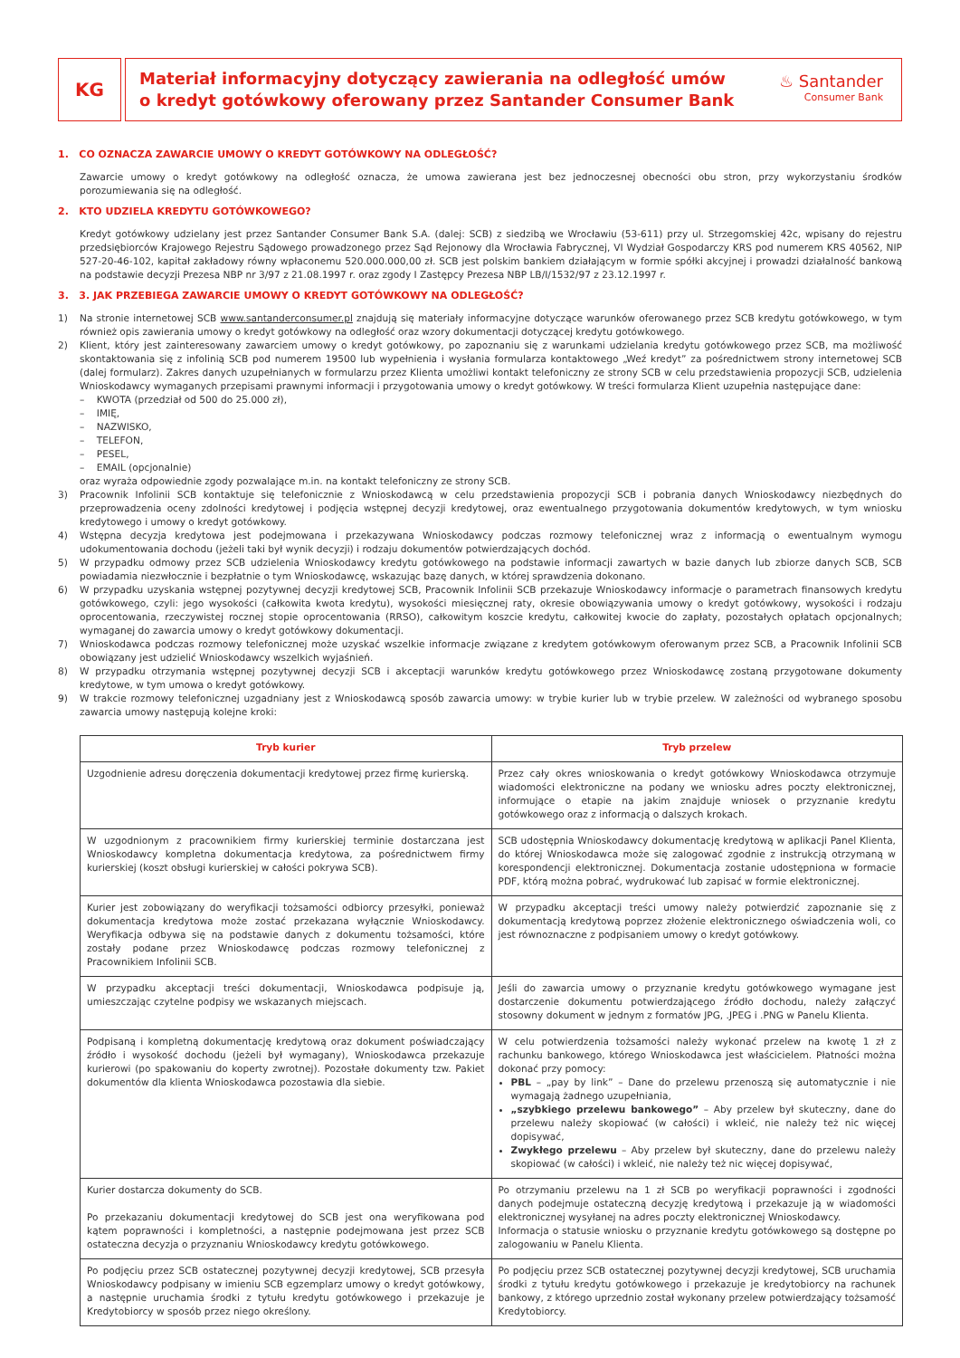KG
Materiał informacyjny dotyczący zawierania na odległość umów
o kredyt gotówkowy oferowany przez Santander Consumer Bank
♨ Santander
Consumer Bank
1. CO OZNACZA ZAWARCIE UMOWY O KREDYT GOTÓWKOWY NA ODLEGŁOŚĆ?
Zawarcie umowy o kredyt gotówkowy na odległość oznacza, że umowa zawierana jest bez jednoczesnej obecności obu stron, przy wykorzystaniu środków porozumiewania się na odległość.
2. KTO UDZIELA KREDYTU GOTÓWKOWEGO?
Kredyt gotówkowy udzielany jest przez Santander Consumer Bank S.A. (dalej: SCB) z siedzibą we Wrocławiu (53-611) przy ul. Strzegomskiej 42c, wpisany do rejestru przedsiębiorców Krajowego Rejestru Sądowego prowadzonego przez Sąd Rejonowy dla Wrocławia Fabrycznej, VI Wydział Gospodarczy KRS pod numerem KRS 40562, NIP 527-20-46-102, kapitał zakładowy równy wpłaconemu 520.000.000,00 zł. SCB jest polskim bankiem działającym w formie spółki akcyjnej i prowadzi działalność bankową na podstawie decyzji Prezesa NBP nr 3/97 z 21.08.1997 r. oraz zgody I Zastępcy Prezesa NBP LB/I/1532/97 z 23.12.1997 r.
3. 3. JAK PRZEBIEGA ZAWARCIE UMOWY O KREDYT GOTÓWKOWY NA ODLEGŁOŚĆ?
1) Na stronie internetowej SCB www.santanderconsumer.pl znajdują się materiały informacyjne dotyczące warunków oferowanego przez SCB kredytu gotówkowego, w tym również opis zawierania umowy o kredyt gotówkowy na odległość oraz wzory dokumentacji dotyczącej kredytu gotówkowego.
2) Klient, który jest zainteresowany zawarciem umowy o kredyt gotówkowy, po zapoznaniu się z warunkami udzielania kredytu gotówkowego przez SCB, ma możliwość skontaktowania się z infolinią SCB pod numerem 19500 lub wypełnienia i wysłania formularza kontaktowego „Weź kredyt” za pośrednictwem strony internetowej SCB (dalej formularz). Zakres danych uzupełnianych w formularzu przez Klienta umożliwi kontakt telefoniczny ze strony SCB w celu przedstawienia propozycji SCB, udzielenia Wnioskodawcy wymaganych przepisami prawnymi informacji i przygotowania umowy o kredyt gotówkowy. W treści formularza Klient uzupełnia następujące dane:
– KWOTA (przedział od 500 do 25.000 zł),
– IMIĘ,
– NAZWISKO,
– TELEFON,
– PESEL,
– EMAIL (opcjonalnie)
oraz wyraża odpowiednie zgody pozwalające m.in. na kontakt telefoniczny ze strony SCB.
3) Pracownik Infolinii SCB kontaktuje się telefonicznie z Wnioskodawcą w celu przedstawienia propozycji SCB i pobrania danych Wnioskodawcy niezbędnych do przeprowadzenia oceny zdolności kredytowej i podjęcia wstępnej decyzji kredytowej, oraz ewentualnego przygotowania dokumentów kredytowych, w tym wniosku kredytowego i umowy o kredyt gotówkowy.
4) Wstępna decyzja kredytowa jest podejmowana i przekazywana Wnioskodawcy podczas rozmowy telefonicznej wraz z informacją o ewentualnym wymogu udokumentowania dochodu (jeżeli taki był wynik decyzji) i rodzaju dokumentów potwierdzających dochód.
5) W przypadku odmowy przez SCB udzielenia Wnioskodawcy kredytu gotówkowego na podstawie informacji zawartych w bazie danych lub zbiorze danych SCB, SCB powiadamia niezwłocznie i bezpłatnie o tym Wnioskodawcę, wskazując bazę danych, w której sprawdzenia dokonano.
6) W przypadku uzyskania wstępnej pozytywnej decyzji kredytowej SCB, Pracownik Infolinii SCB przekazuje Wnioskodawcy informacje o parametrach finansowych kredytu gotówkowego, czyli: jego wysokości (całkowita kwota kredytu), wysokości miesięcznej raty, okresie obowiązywania umowy o kredyt gotówkowy, wysokości i rodzaju oprocentowania, rzeczywistej rocznej stopie oprocentowania (RRSO), całkowitym koszcie kredytu, całkowitej kwocie do zapłaty, pozostałych opłatach opcjonalnych; wymaganej do zawarcia umowy o kredyt gotówkowy dokumentacji.
7) Wnioskodawca podczas rozmowy telefonicznej może uzyskać wszelkie informacje związane z kredytem gotówkowym oferowanym przez SCB, a Pracownik Infolinii SCB obowiązany jest udzielić Wnioskodawcy wszelkich wyjaśnień.
8) W przypadku otrzymania wstępnej pozytywnej decyzji SCB i akceptacji warunków kredytu gotówkowego przez Wnioskodawcę zostaną przygotowane dokumenty kredytowe, w tym umowa o kredyt gotówkowy.
9) W trakcie rozmowy telefonicznej uzgadniany jest z Wnioskodawcą sposób zawarcia umowy: w trybie kurier lub w trybie przelew. W zależności od wybranego sposobu zawarcia umowy następują kolejne kroki:
| Tryb kurier | Tryb przelew |
| --- | --- |
| Uzgodnienie adresu doręczenia dokumentacji kredytowej przez firmę kurierską. | Przez cały okres wnioskowania o kredyt gotówkowy Wnioskodawca otrzymuje wiadomości elektroniczne na podany we wniosku adres poczty elektronicznej, informujące o etapie na jakim znajduje wniosek o przyznanie kredytu gotówkowego oraz z informacją o dalszych krokach. |
| W uzgodnionym z pracownikiem firmy kurierskiej terminie dostarczana jest Wnioskodawcy kompletna dokumentacja kredytowa, za pośrednictwem firmy kurierskiej (koszt obsługi kurierskiej w całości pokrywa SCB). | SCB udostępnia Wnioskodawcy dokumentację kredytową w aplikacji Panel Klienta, do której Wnioskodawca może się zalogować zgodnie z instrukcją otrzymaną w korespondencji elektronicznej. Dokumentacja zostanie udostępniona w formacie PDF, którą można pobrać, wydrukować lub zapisać w formie elektronicznej. |
| Kurier jest zobowiązany do weryfikacji tożsamości odbiorcy przesyłki, ponieważ dokumentacja kredytowa może zostać przekazana wyłącznie Wnioskodawcy. Weryfikacja odbywa się na podstawie danych z dokumentu tożsamości, które zostały podane przez Wnioskodawcę podczas rozmowy telefonicznej z Pracownikiem Infolinii SCB. | W przypadku akceptacji treści umowy należy potwierdzić zapoznanie się z dokumentacją kredytową poprzez złożenie elektronicznego oświadczenia woli, co jest równoznaczne z podpisaniem umowy o kredyt gotówkowy. |
| W przypadku akceptacji treści dokumentacji, Wnioskodawca podpisuje ją, umieszczając czytelne podpisy we wskazanych miejscach. | Jeśli do zawarcia umowy o przyznanie kredytu gotówkowego wymagane jest dostarczenie dokumentu potwierdzającego źródło dochodu, należy załączyć stosowny dokument w jednym z formatów JPG, .JPEG i .PNG w Panelu Klienta. |
| Podpisaną i kompletną dokumentację kredytową oraz dokument poświadczający źródło i wysokość dochodu (jeżeli był wymagany), Wnioskodawca przekazuje kurierowi (po spakowaniu do koperty zwrotnej). Pozostałe dokumenty tzw. Pakiet dokumentów dla klienta Wnioskodawca pozostawia dla siebie. | W celu potwierdzenia tożsamości należy wykonać przelew na kwotę 1 zł z rachunku bankowego, którego Wnioskodawca jest właścicielem. Płatności można dokonać przy pomocy: PBL – „pay by link” – Dane do przelewu przenoszą się automatycznie i nie wymagają żadnego uzupełniania, „szybkiego przelewu bankowego” – Aby przelew był skuteczny, dane do przelewu należy skopiować (w całości) i wkleić, nie należy też nic więcej dopisywać, Zwykłego przelewu – Aby przelew był skuteczny, dane do przelewu należy skopiować (w całości) i wkleić, nie należy też nic więcej dopisywać, |
| Kurier dostarcza dokumenty do SCB. Po przekazaniu dokumentacji kredytowej do SCB jest ona weryfikowana pod kątem poprawności i kompletności, a następnie podejmowana jest przez SCB ostateczna decyzja o przyznaniu Wnioskodawcy kredytu gotówkowego. | Po otrzymaniu przelewu na 1 zł SCB po weryfikacji poprawności i zgodności danych podejmuje ostateczną decyzję kredytową i przekazuje ją w wiadomości elektronicznej wysyłanej na adres poczty elektronicznej Wnioskodawcy. Informacja o statusie wniosku o przyznanie kredytu gotówkowego są dostępne po zalogowaniu w Panelu Klienta. |
| Po podjęciu przez SCB ostatecznej pozytywnej decyzji kredytowej, SCB przesyła Wnioskodawcy podpisany w imieniu SCB egzemplarz umowy o kredyt gotówkowy, a następnie uruchamia środki z tytułu kredytu gotówkowego i przekazuje je Kredytobiorcy w sposób przez niego określony. | Po podjęciu przez SCB ostatecznej pozytywnej decyzji kredytowej, SCB uruchamia środki z tytułu kredytu gotówkowego i przekazuje je kredytobiorcy na rachunek bankowy, z którego uprzednio został wykonany przelew potwierdzający tożsamość Kredytobiorcy. |